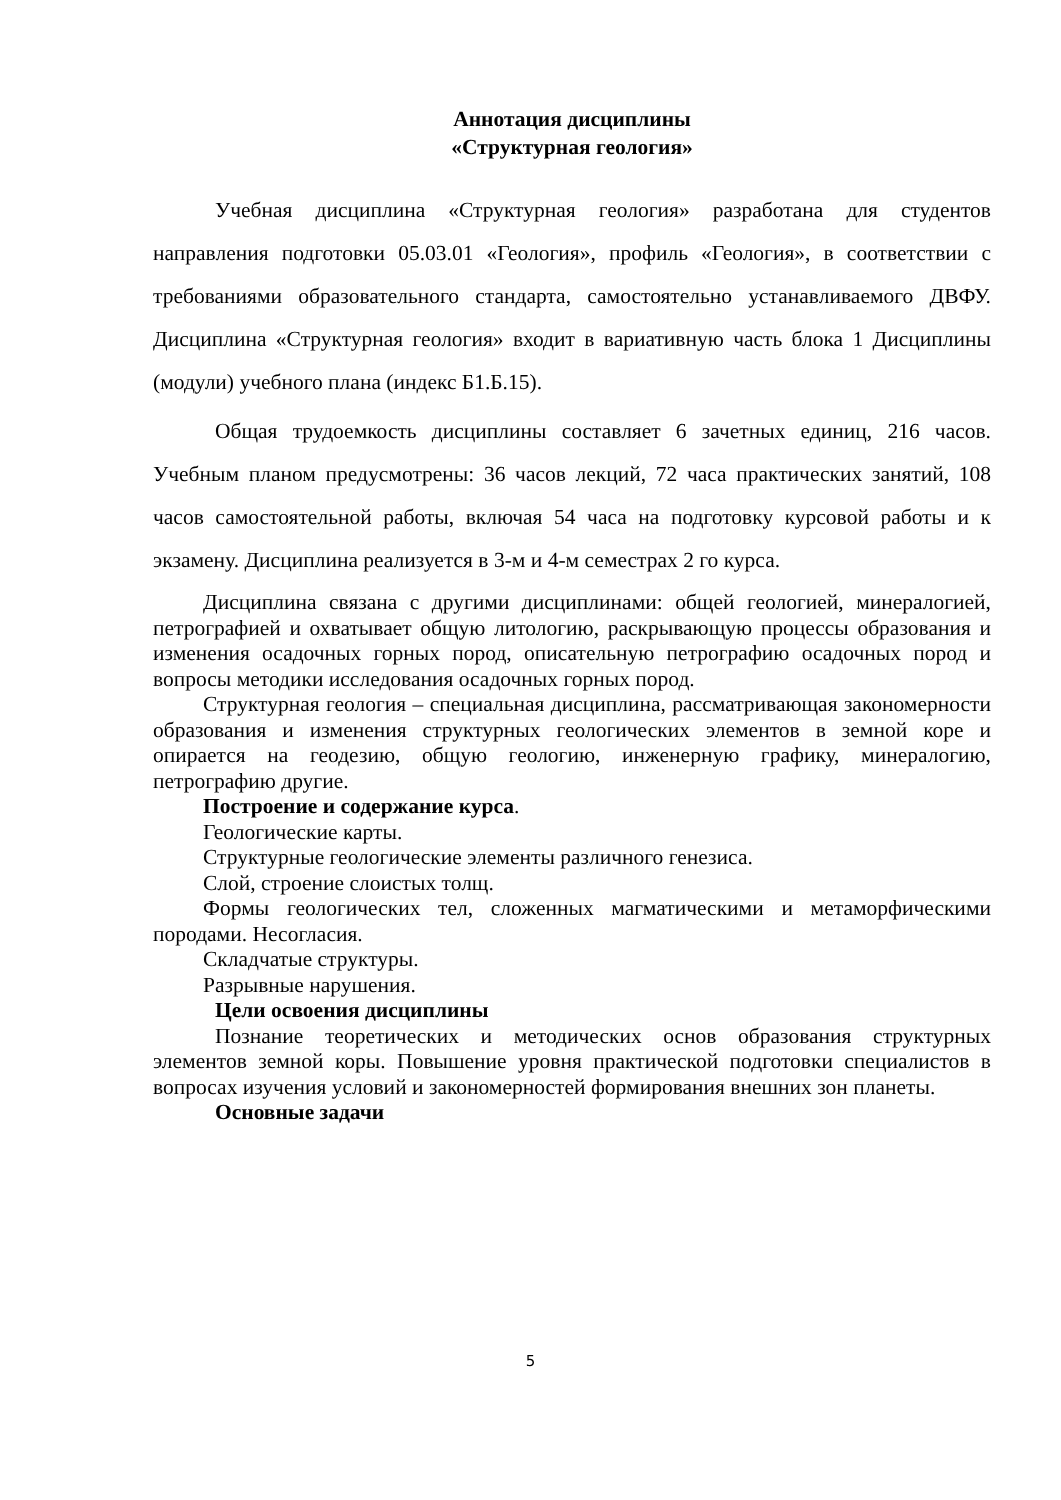Аннотация дисциплины
«Структурная геология»
Учебная дисциплина «Структурная геология» разработана для студентов направления подготовки 05.03.01 «Геология», профиль «Геология», в соответствии с требованиями образовательного стандарта, самостоятельно устанавливаемого ДВФУ. Дисциплина «Структурная геология» входит в вариативную часть блока 1 Дисциплины (модули) учебного плана (индекс Б1.Б.15).
Общая трудоемкость дисциплины составляет 6 зачетных единиц, 216 часов. Учебным планом предусмотрены: 36 часов лекций, 72 часа практических занятий, 108 часов самостоятельной работы, включая 54 часа на подготовку курсовой работы и к экзамену. Дисциплина реализуется в 3-м и 4-м семестрах 2 го курса.
Дисциплина связана с другими дисциплинами: общей геологией, минералогией, петрографией и охватывает общую литологию, раскрывающую процессы образования и изменения осадочных горных пород, описательную петрографию осадочных пород и вопросы методики исследования осадочных горных пород.
Структурная геология – специальная дисциплина, рассматривающая закономерности образования и изменения структурных геологических элементов в земной коре и опирается на геодезию, общую геологию, инженерную графику, минералогию, петрографию другие.
Построение и содержание курса.
Геологические карты.
Структурные геологические элементы различного генезиса.
Слой, строение слоистых толщ.
Формы геологических тел, сложенных магматическими и метаморфическими породами. Несогласия.
Складчатые структуры.
Разрывные нарушения.
Цели освоения дисциплины
Познание теоретических и методических основ образования структурных элементов земной коры. Повышение уровня практической подготовки специалистов в вопросах изучения условий и закономерностей формирования внешних зон планеты.
Основные задачи
5